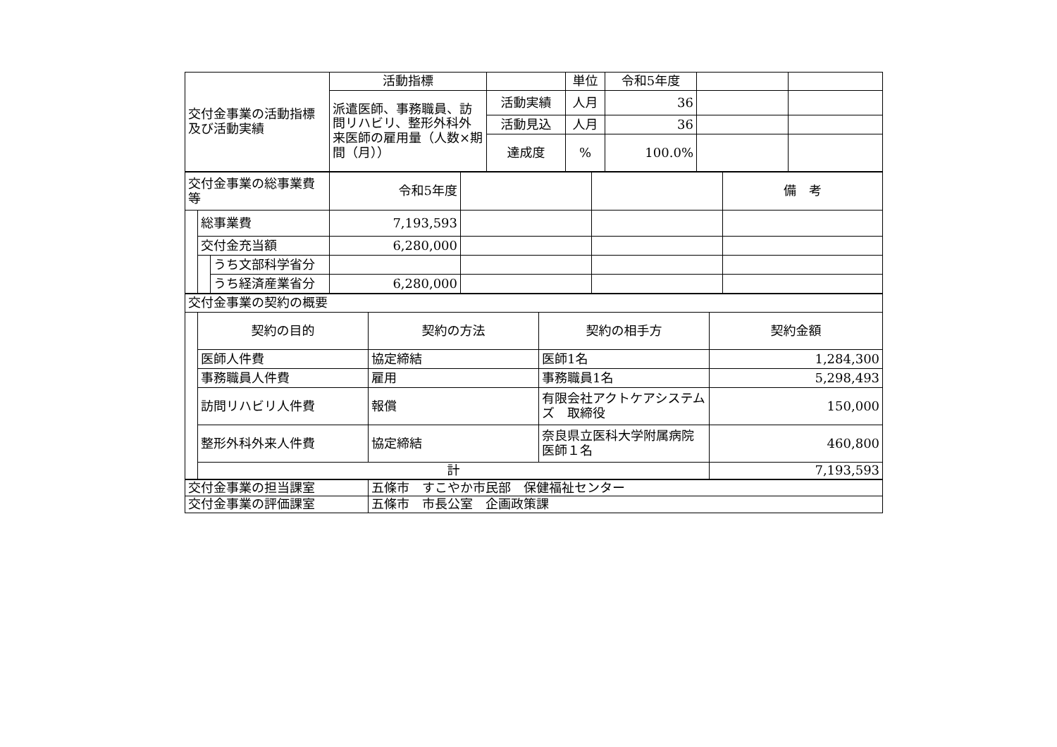| 交付金事業の活動指標及び活動実績 | 活動指標 | | 単位 | 令和5年度 | | |
| | 派遣医師、事務職員、訪問リハビリ、整形外科外来医師の雇用量（人数×期間（月）） | 活動実績 | 人月 | 36 | | |
| | | 活動見込 | 人月 | 36 | | |
| | | 達成度 | % | 100.0% | | |
| 交付金事業の総事業費等 | | | 令和5年度 | | | 備 考 |
| | 総事業費 | | 7,193,593 | | | |
| | 交付金充当額 | | 6,280,000 | | | |
| | | うち文部科学省分 | | | | |
| | | うち経済産業省分 | 6,280,000 | | | |
| 交付金事業の契約の概要 | | | | |
| | 契約の目的 | 契約の方法 | 契約の相手方 | 契約金額 |
| | 医師人件費 | 協定締結 | 医師1名 | 1,284,300 |
| | 事務職員人件費 | 雇用 | 事務職員1名 | 5,298,493 |
| | 訪問リハビリ人件費 | 報償 | 有限会社アクトケアシステムズ 取締役 | 150,000 |
| | 整形外科外来人件費 | 協定締結 | 奈良県立医科大学附属病院医師１名 | 460,800 |
| | 計 | | | 7,193,593 |
| 交付金事業の担当課室 | 五條市 すこやか市民部 保健福祉センター |
| 交付金事業の評価課室 | 五條市 市長公室 企画政策課 |